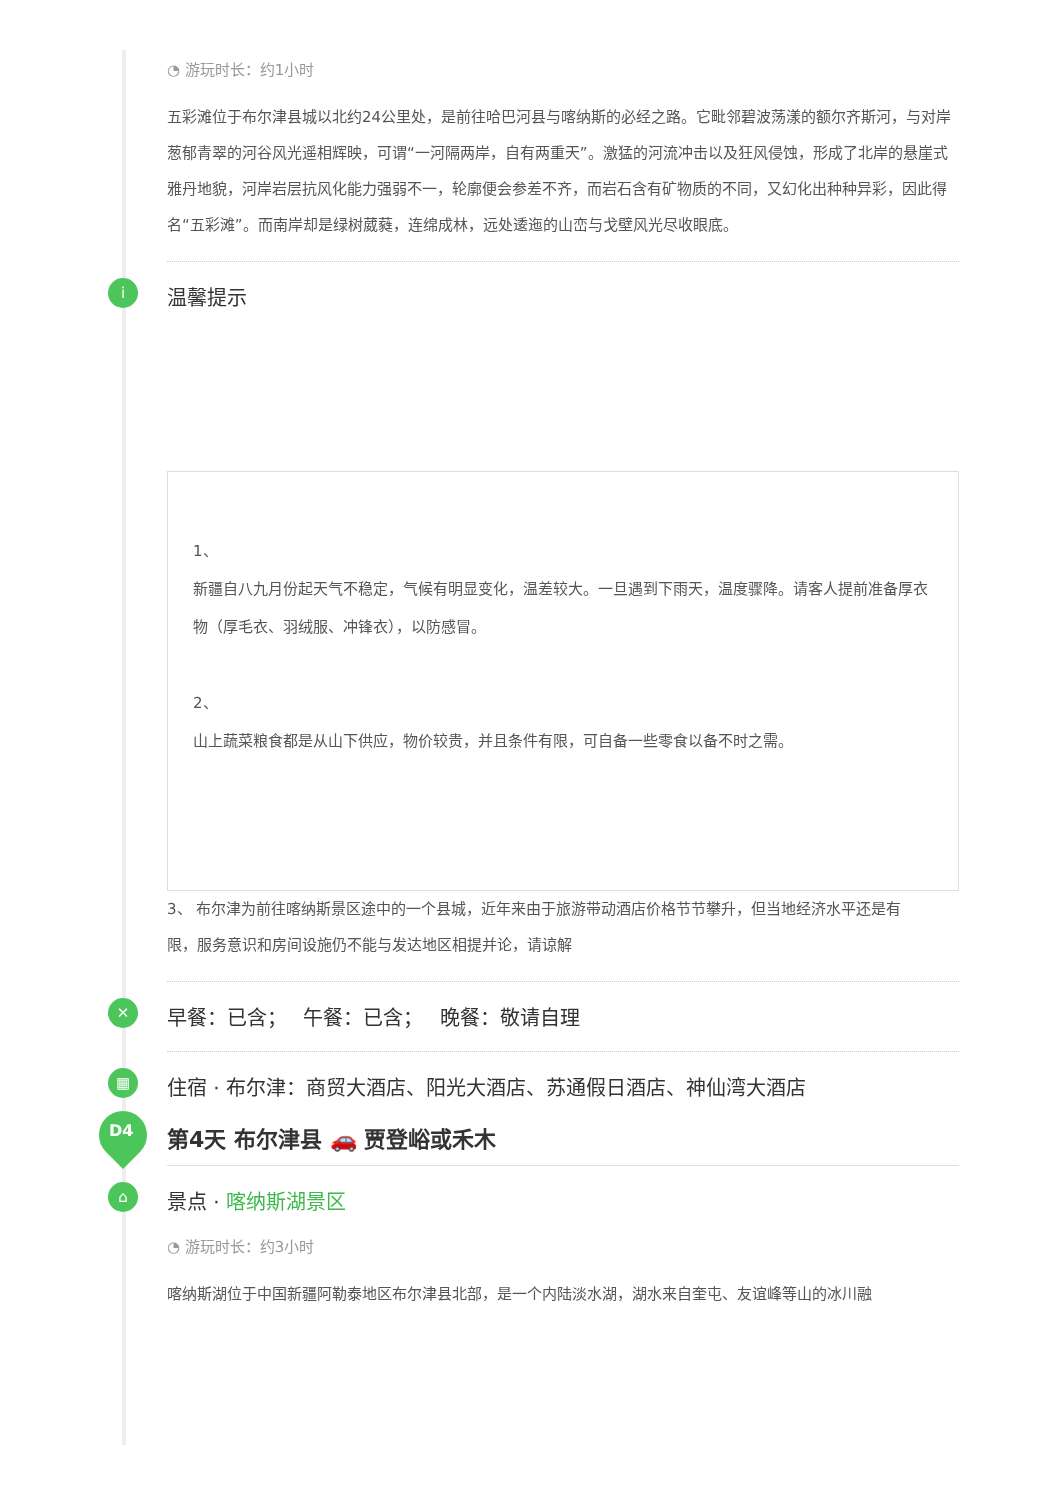◔ 游玩时长：约1小时
五彩滩位于布尔津县城以北约24公里处，是前往哈巴河县与喀纳斯的必经之路。它毗邻碧波荡漾的额尔齐斯河，与对岸葱郁青翠的河谷风光遥相辉映，可谓“一河隔两岸，自有两重天”。激猛的河流冲击以及狂风侵蚀，形成了北岸的悬崖式雅丹地貌，河岸岩层抗风化能力强弱不一，轮廓便会参差不齐，而岩石含有矿物质的不同，又幻化出种种异彩，因此得名“五彩滩”。而南岸却是绿树葳蕤，连绵成林，远处逶迤的山峦与戈壁风光尽收眼底。
i 温馨提示
1、
新疆自八九月份起天气不稳定，气候有明显变化，温差较大。一旦遇到下雨天，温度骤降。请客人提前准备厚衣物（厚毛衣、羽绒服、冲锋衣），以防感冒。
2、
山上蔬菜粮食都是从山下供应，物价较贵，并且条件有限，可自备一些零食以备不时之需。
3、 布尔津为前往喀纳斯景区途中的一个县城，近年来由于旅游带动酒店价格节节攀升，但当地经济水平还是有
限，服务意识和房间设施仍不能与发达地区相提并论，请谅解
✕ 早餐：已含；　 午餐：已含；　 晚餐：敬请自理
▦ 住宿 · 布尔津：商贸大酒店、阳光大酒店、苏通假日酒店、神仙湾大酒店
D4 第4天 布尔津县 🚗 贾登峪或禾木
⌂ 景点 · 喀纳斯湖景区
◔ 游玩时长：约3小时
喀纳斯湖位于中国新疆阿勒泰地区布尔津县北部，是一个内陆淡水湖，湖水来自奎屯、友谊峰等山的冰川融